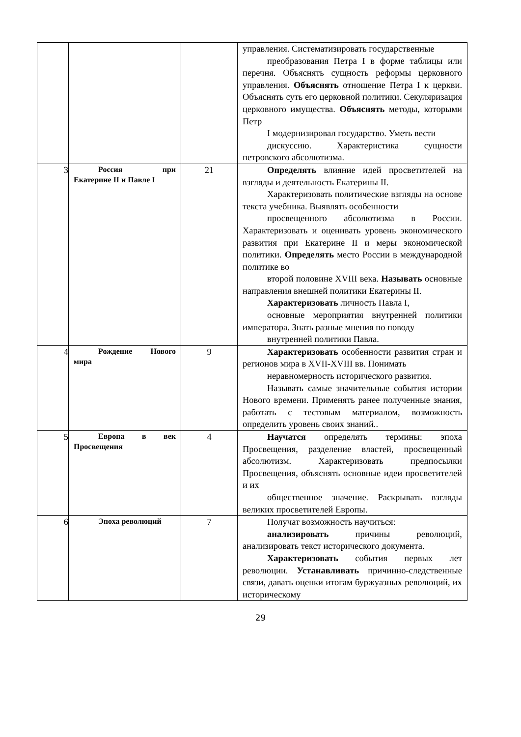| | | | управления. Систематизировать государственные преобразования Петра I в форме таблицы или перечня. Объяснять сущность реформы церковного управления. Объяснять отношение Петра I к церкви. Объяснять суть его церковной политики. Секуляризация церковного имущества. Объяснять методы, которыми Петр I модернизировал государство. Уметь вести дискуссию. Характеристика сущности петровского абсолютизма. |
| 3 | Россия при Екатерине II и Павле I | 21 | Определять влияние идей просветителей на взгляды и деятельность Екатерины II. Характеризовать политические взгляды на основе текста учебника. Выявлять особенности просвещенного абсолютизма в России. Характеризовать и оценивать уровень экономического развития при Екатерине II и меры экономической политики. Определять место России в международной политике во второй половине XVIII века. Называть основные направления внешней политики Екатерины II. Характеризовать личность Павла I, основные мероприятия внутренней политики императора. Знать разные мнения по поводу внутренней политики Павла. |
| 4 | Рождение Нового мира | 9 | Характеризовать особенности развития стран и регионов мира в XVII-XVIII вв. Понимать неравномерность исторического развития. Называть самые значительные события истории Нового времени. Применять ранее полученные знания, работать с тестовым материалом, возможность определить уровень своих знаний.. |
| 5 | Европа в век Просвещения | 4 | Научатся определять термины: эпоха Просвещения, разделение властей, просвещенный абсолютизм. Характеризовать предпосылки Просвещения, объяснять основные идеи просветителей и их общественное значение. Раскрывать взгляды великих просветителей Европы. |
| 6 | Эпоха революций | 7 | Получат возможность научиться: анализировать причины революций, анализировать текст исторического документа. Характеризовать события первых лет революции. Устанавливать причинно-следственные связи, давать оценки итогам буржуазных революций, их историческому |
29